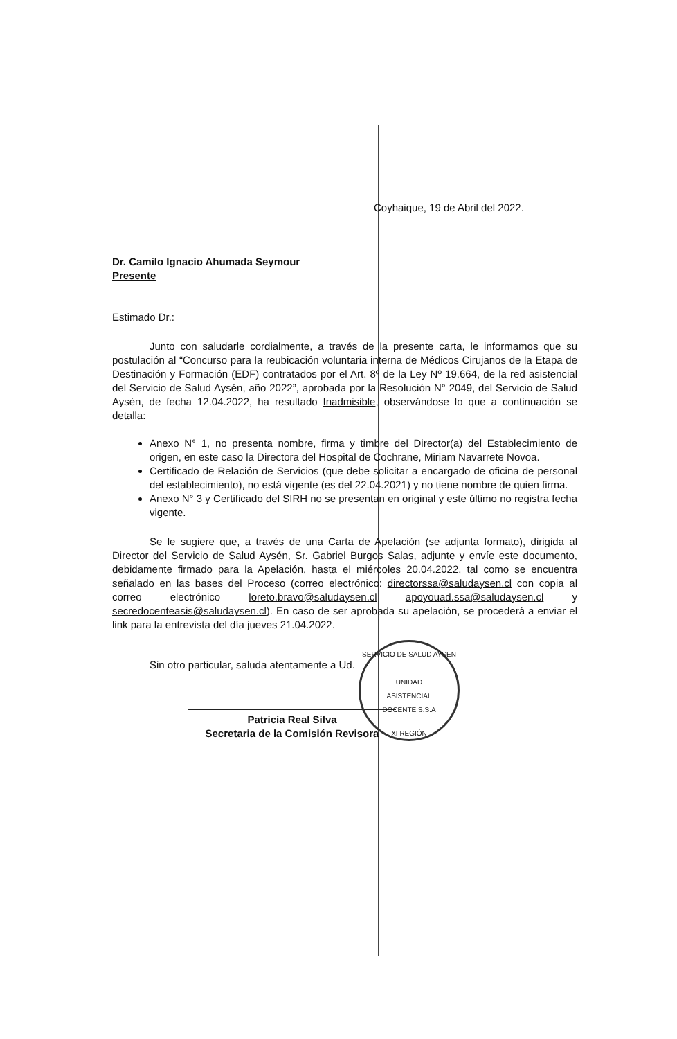Coyhaique, 19 de Abril del 2022.
Dr. Camilo Ignacio Ahumada Seymour
Presente
Estimado Dr.:
Junto con saludarle cordialmente, a través de la presente carta, le informamos que su postulación al “Concurso para la reubicación voluntaria interna de Médicos Cirujanos de la Etapa de Destinación y Formación (EDF) contratados por el Art. 8º de la Ley Nº 19.664, de la red asistencial del Servicio de Salud Aysén, año 2022”, aprobada por la Resolución N° 2049, del Servicio de Salud Aysén, de fecha 12.04.2022, ha resultado Inadmisible, observándose lo que a continuación se detalla:
Anexo N° 1, no presenta nombre, firma y timbre del Director(a) del Establecimiento de origen, en este caso la Directora del Hospital de Cochrane, Miriam Navarrete Novoa.
Certificado de Relación de Servicios (que debe solicitar a encargado de oficina de personal del establecimiento), no está vigente (es del 22.04.2021) y no tiene nombre de quien firma.
Anexo N° 3 y Certificado del SIRH no se presentan en original y este último no registra fecha vigente.
Se le sugiere que, a través de una Carta de Apelación (se adjunta formato), dirigida al Director del Servicio de Salud Aysén, Sr. Gabriel Burgos Salas, adjunte y envíe este documento, debidamente firmado para la Apelación, hasta el miércoles 20.04.2022, tal como se encuentra señalado en las bases del Proceso (correo electrónico: directorssa@saludaysen.cl con copia al correo electrónico loreto.bravo@saludaysen.cl apoyouad.ssa@saludaysen.cl y secredocenteasis@saludaysen.cl). En caso de ser aprobada su apelación, se procederá a enviar el link para la entrevista del día jueves 21.04.2022.
Sin otro particular, saluda atentamente a Ud.
Patricia Real Silva
Secretaria de la Comisión Revisora
SERVICIO DE SALUD AYSEN
UNIDAD
ASISTENCIAL
DOCENTE S.S.A
XI REGIÓN